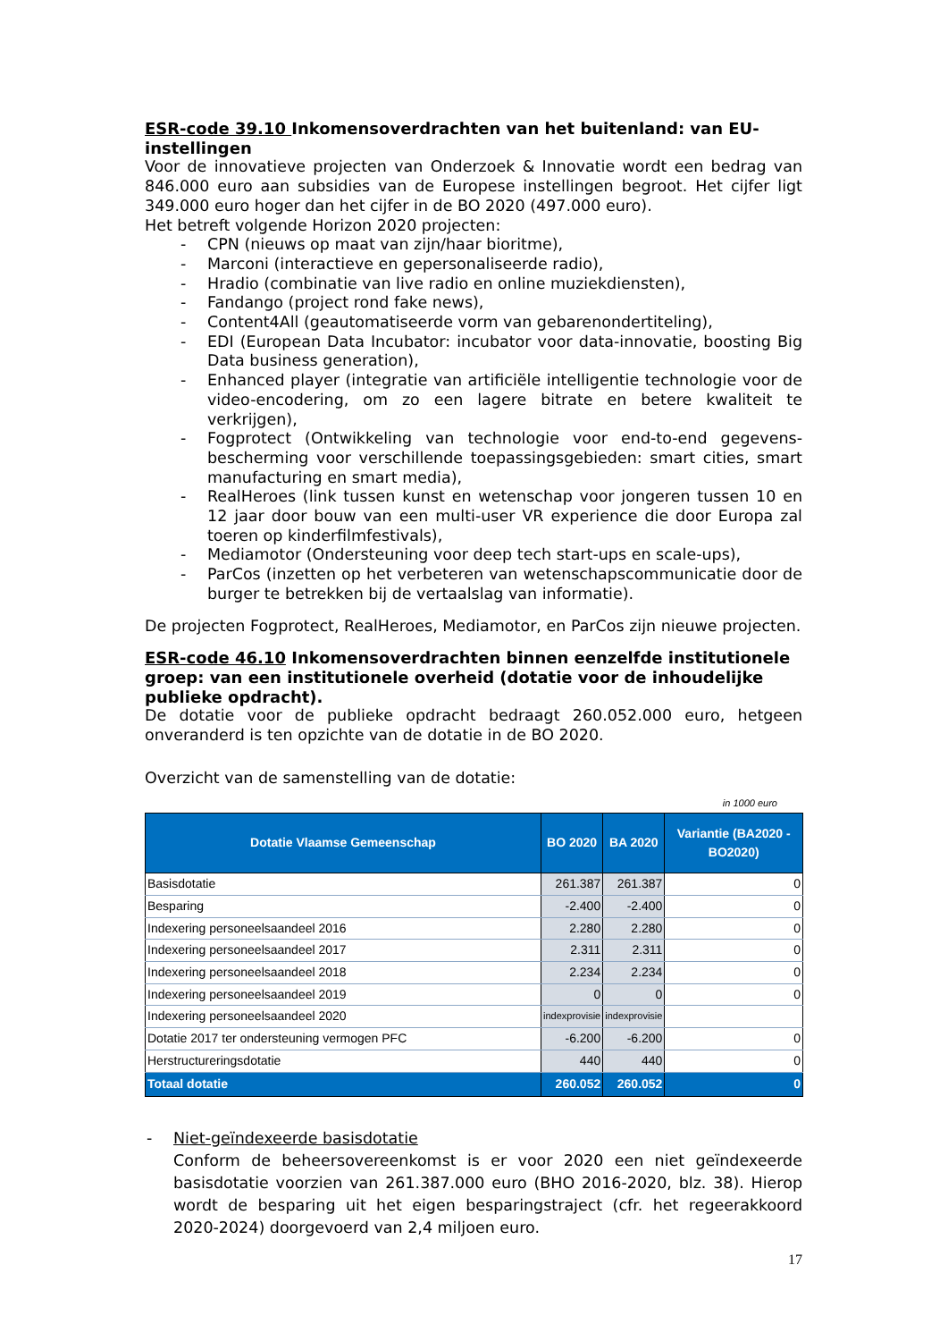ESR-code 39.10 Inkomensoverdrachten van het buitenland: van EU-instellingen
Voor de innovatieve projecten van Onderzoek & Innovatie wordt een bedrag van 846.000 euro aan subsidies van de Europese instellingen begroot. Het cijfer ligt 349.000 euro hoger dan het cijfer in de BO 2020 (497.000 euro).
Het betreft volgende Horizon 2020 projecten:
- CPN (nieuws op maat van zijn/haar bioritme),
- Marconi (interactieve en gepersonaliseerde radio),
- Hradio (combinatie van live radio en online muziekdiensten),
- Fandango (project rond fake news),
- Content4All (geautomatiseerde vorm van gebarenondertiteling),
- EDI (European Data Incubator: incubator voor data-innovatie, boosting Big Data business generation),
- Enhanced player (integratie van artificiële intelligentie technologie voor de video-encodering, om zo een lagere bitrate en betere kwaliteit te verkrijgen),
- Fogprotect (Ontwikkeling van technologie voor end-to-end gegevens-bescherming voor verschillende toepassingsgebieden: smart cities, smart manufacturing en smart media),
- RealHeroes (link tussen kunst en wetenschap voor jongeren tussen 10 en 12 jaar door bouw van een multi-user VR experience die door Europa zal toeren op kinderfilmfestivals),
- Mediamotor (Ondersteuning voor deep tech start-ups en scale-ups),
- ParCos (inzetten op het verbeteren van wetenschapscommunicatie door de burger te betrekken bij de vertaalslag van informatie).
De projecten Fogprotect, RealHeroes, Mediamotor, en ParCos zijn nieuwe projecten.
ESR-code 46.10 Inkomensoverdrachten binnen eenzelfde institutionele groep: van een institutionele overheid (dotatie voor de inhoudelijke publieke opdracht).
De dotatie voor de publieke opdracht bedraagt 260.052.000 euro, hetgeen onveranderd is ten opzichte van de dotatie in de BO 2020.
Overzicht van de samenstelling van de dotatie:
in 1000 euro
| Dotatie Vlaamse Gemeenschap | BO 2020 | BA 2020 | Variantie (BA2020 - BO2020) |
| --- | --- | --- | --- |
| Basisdotatie | 261.387 | 261.387 | 0 |
| Besparing | -2.400 | -2.400 | 0 |
| Indexering personeelsaandeel 2016 | 2.280 | 2.280 | 0 |
| Indexering personeelsaandeel 2017 | 2.311 | 2.311 | 0 |
| Indexering personeelsaandeel 2018 | 2.234 | 2.234 | 0 |
| Indexering personeelsaandeel 2019 | 0 | 0 | 0 |
| Indexering personeelsaandeel 2020 | indexprovisie | indexprovisie | |
| Dotatie 2017 ter ondersteuning vermogen PFC | -6.200 | -6.200 | 0 |
| Herstructureringsdotatie | 440 | 440 | 0 |
| Totaal dotatie | 260.052 | 260.052 | 0 |
- Niet-geïndexeerde basisdotatie
Conform de beheersovereenkomst is er voor 2020 een niet geïndexeerde basisdotatie voorzien van 261.387.000 euro (BHO 2016-2020, blz. 38). Hierop wordt de besparing uit het eigen besparingstraject (cfr. het regeerakkoord 2020-2024) doorgevoerd van 2,4 miljoen euro.
17